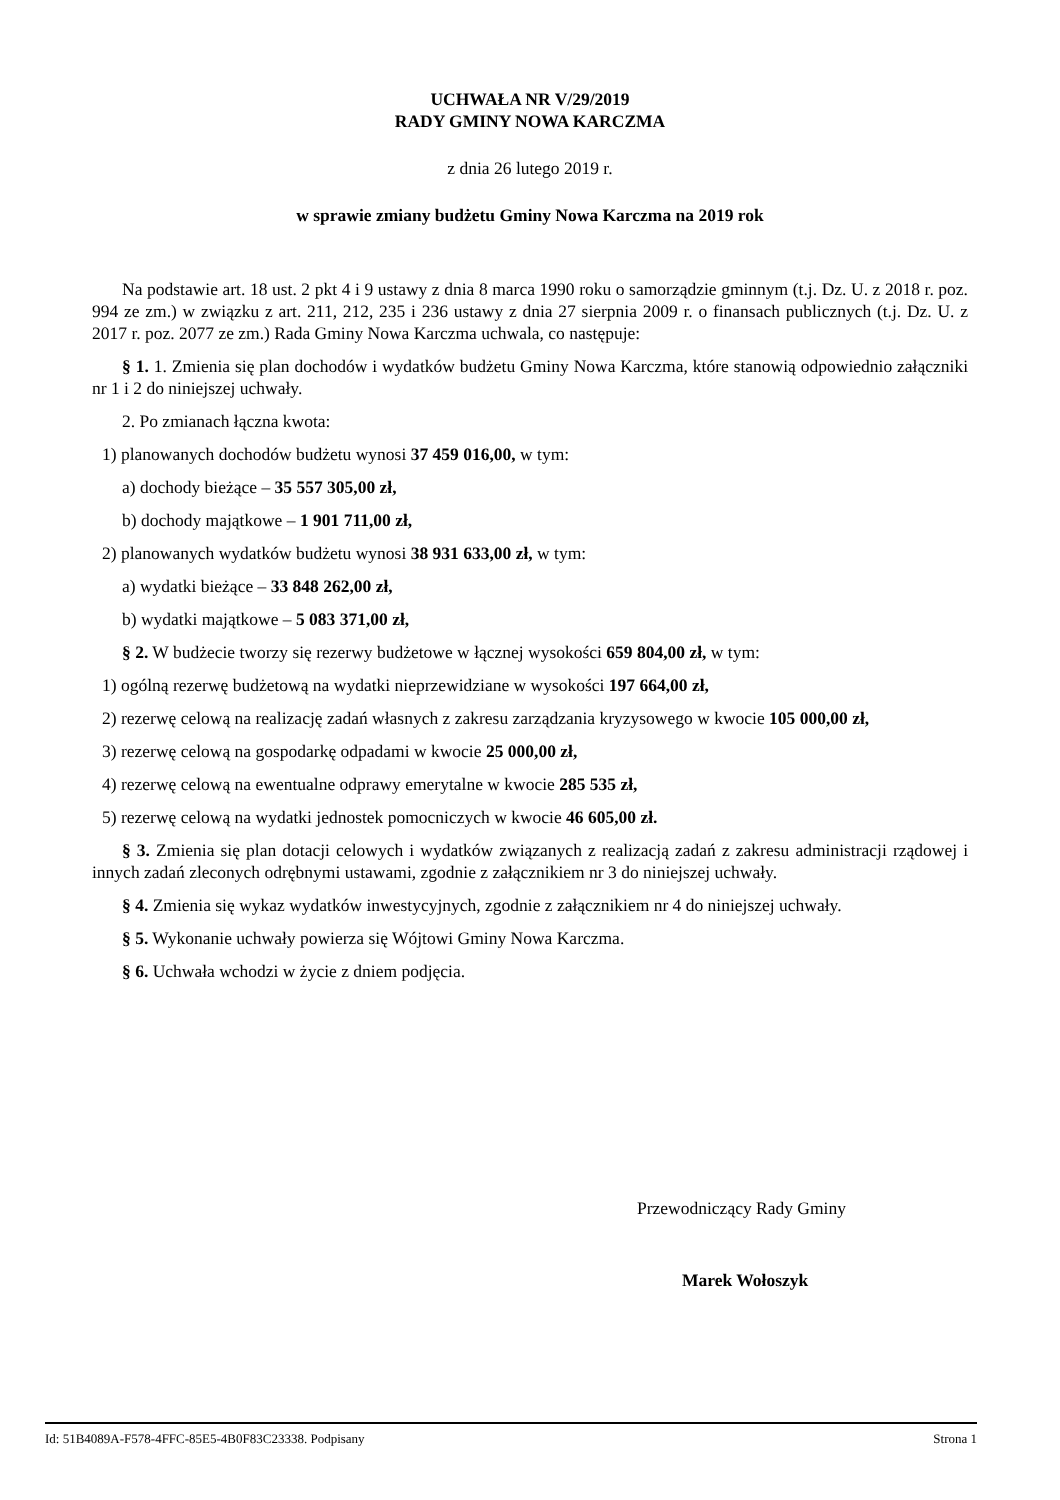UCHWAŁA NR V/29/2019
RADY GMINY NOWA KARCZMA
z dnia 26 lutego 2019 r.
w sprawie zmiany budżetu Gminy Nowa Karczma na 2019 rok
Na podstawie art. 18 ust. 2 pkt 4 i 9 ustawy z dnia 8 marca 1990 roku o samorządzie gminnym (t.j. Dz. U. z 2018 r. poz. 994 ze zm.) w związku z art. 211, 212, 235 i 236 ustawy z dnia 27 sierpnia 2009 r. o finansach publicznych (t.j. Dz. U. z 2017 r. poz. 2077 ze zm.) Rada Gminy Nowa Karczma uchwala, co następuje:
§ 1. 1. Zmienia się plan dochodów i wydatków budżetu Gminy Nowa Karczma, które stanowią odpowiednio załączniki nr 1 i 2 do niniejszej uchwały.
2. Po zmianach łączna kwota:
1) planowanych dochodów budżetu wynosi 37 459 016,00, w tym:
a) dochody bieżące – 35 557 305,00 zł,
b) dochody majątkowe – 1 901 711,00 zł,
2) planowanych wydatków budżetu wynosi 38 931 633,00 zł, w tym:
a) wydatki bieżące – 33 848 262,00 zł,
b) wydatki majątkowe – 5 083 371,00 zł,
§ 2. W budżecie tworzy się rezerwy budżetowe w łącznej wysokości 659 804,00 zł, w tym:
1) ogólną rezerwę budżetową na wydatki nieprzewidziane w wysokości 197 664,00 zł,
2) rezerwę celową na realizację zadań własnych z zakresu zarządzania kryzysowego w kwocie 105 000,00 zł,
3) rezerwę celową na gospodarkę odpadami w kwocie 25 000,00 zł,
4) rezerwę celową na ewentualne odprawy emerytalne w kwocie 285 535 zł,
5) rezerwę celową na wydatki jednostek pomocniczych w kwocie 46 605,00 zł.
§ 3. Zmienia się plan dotacji celowych i wydatków związanych z realizacją zadań z zakresu administracji rządowej i innych zadań zleconych odrębnymi ustawami, zgodnie z załącznikiem nr 3 do niniejszej uchwały.
§ 4. Zmienia się wykaz wydatków inwestycyjnych, zgodnie z załącznikiem nr 4 do niniejszej uchwały.
§ 5. Wykonanie uchwały powierza się Wójtowi Gminy Nowa Karczma.
§ 6. Uchwała wchodzi w życie z dniem podjęcia.
Przewodniczący Rady Gminy
Marek Wołoszyk
Id: 51B4089A-F578-4FFC-85E5-4B0F83C23338. Podpisany Strona 1